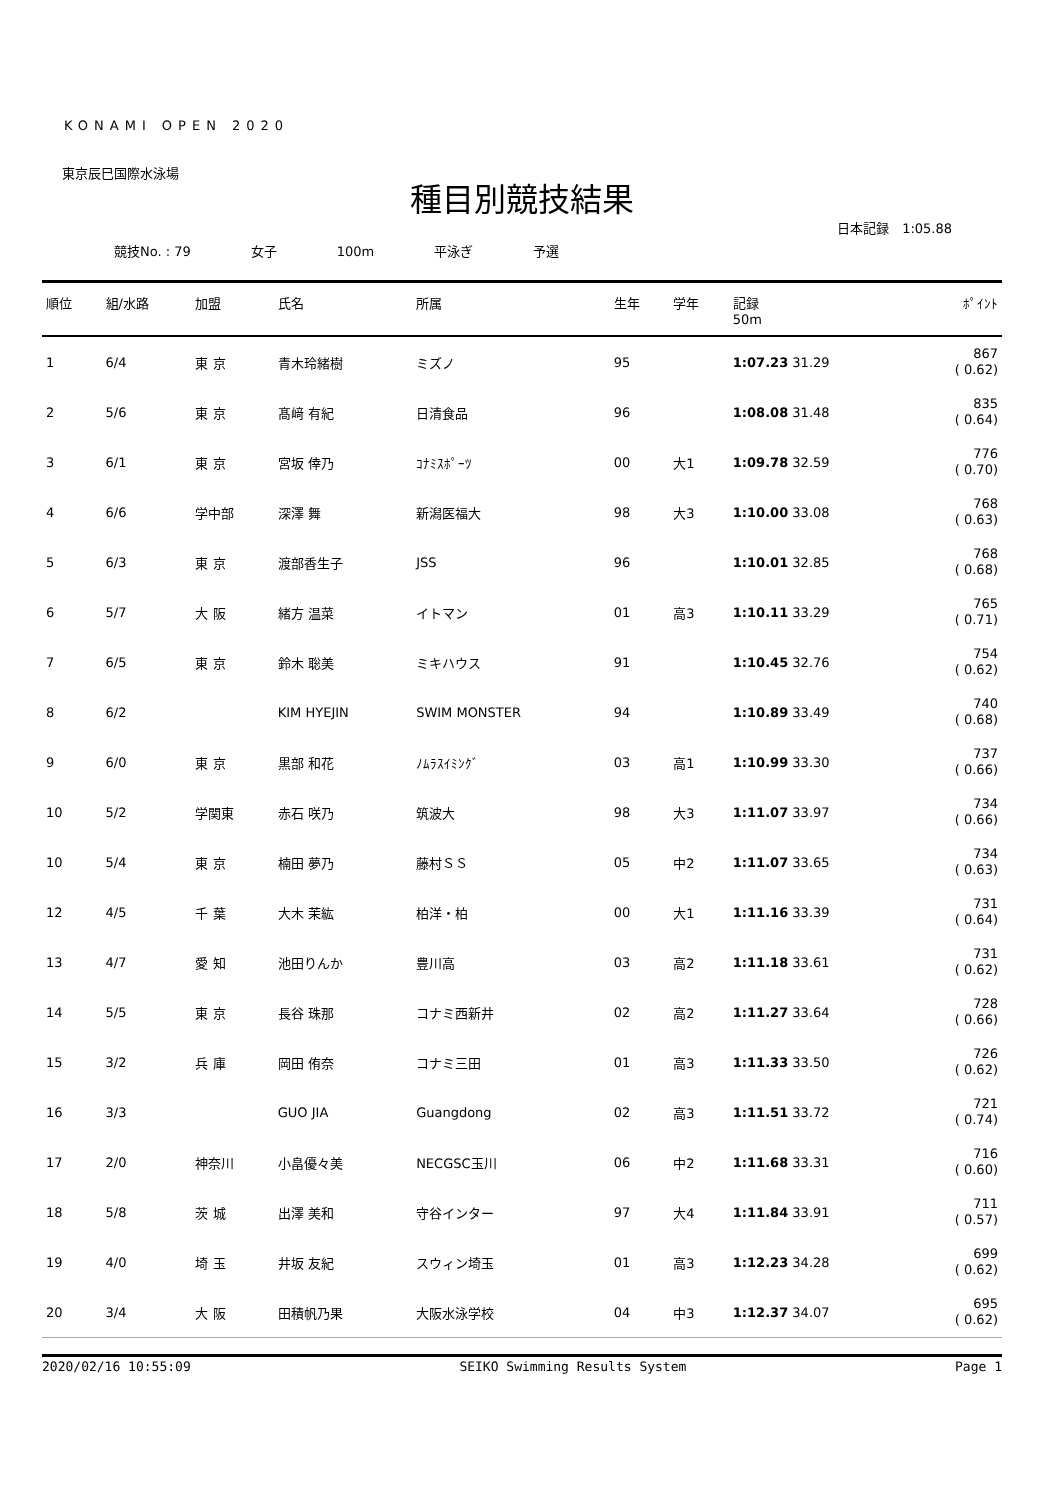KONAMI OPEN 2020
東京辰巳国際水泳場
種目別競技結果
日本記録　1:05.88
競技No. : 79 女子 100m 平泳ぎ 予選
| 順位 | 組/水路 | 加盟 | 氏名 | 所属 | 生年 | 学年 | 記録 50m | ﾎﾟｲﾝﾄ |
| --- | --- | --- | --- | --- | --- | --- | --- | --- |
| 1 | 6/4 | 東 京 | 青木玲緒樹 | ミズノ | 95 | | 1:07.23 31.29 | 867 ( 0.62) |
| 2 | 5/6 | 東 京 | 髙﨑 有紀 | 日清食品 | 96 | | 1:08.08 31.48 | 835 ( 0.64) |
| 3 | 6/1 | 東 京 | 宮坂 倖乃 | ｺﾅﾐｽﾎﾟｰﾂ | 00 | 大1 | 1:09.78 32.59 | 776 ( 0.70) |
| 4 | 6/6 | 学中部 | 深澤 舞 | 新潟医福大 | 98 | 大3 | 1:10.00 33.08 | 768 ( 0.63) |
| 5 | 6/3 | 東 京 | 渡部香生子 | JSS | 96 | | 1:10.01 32.85 | 768 ( 0.68) |
| 6 | 5/7 | 大 阪 | 緒方 温菜 | イトマン | 01 | 高3 | 1:10.11 33.29 | 765 ( 0.71) |
| 7 | 6/5 | 東 京 | 鈴木 聡美 | ミキハウス | 91 | | 1:10.45 32.76 | 754 ( 0.62) |
| 8 | 6/2 | | KIM HYEJIN | SWIM MONSTER | 94 | | 1:10.89 33.49 | 740 ( 0.68) |
| 9 | 6/0 | 東 京 | 黒部 和花 | ﾉﾑﾗｽｲﾐﾝｸﾞ | 03 | 高1 | 1:10.99 33.30 | 737 ( 0.66) |
| 10 | 5/2 | 学関東 | 赤石 咲乃 | 筑波大 | 98 | 大3 | 1:11.07 33.97 | 734 ( 0.66) |
| 10 | 5/4 | 東 京 | 楠田 夢乃 | 藤村ＳＳ | 05 | 中2 | 1:11.07 33.65 | 734 ( 0.63) |
| 12 | 4/5 | 千 葉 | 大木 茉紘 | 柏洋・柏 | 00 | 大1 | 1:11.16 33.39 | 731 ( 0.64) |
| 13 | 4/7 | 愛 知 | 池田りんか | 豊川高 | 03 | 高2 | 1:11.18 33.61 | 731 ( 0.62) |
| 14 | 5/5 | 東 京 | 長谷 珠那 | コナミ西新井 | 02 | 高2 | 1:11.27 33.64 | 728 ( 0.66) |
| 15 | 3/2 | 兵 庫 | 岡田 侑奈 | コナミ三田 | 01 | 高3 | 1:11.33 33.50 | 726 ( 0.62) |
| 16 | 3/3 | | GUO JIA | Guangdong | 02 | 高3 | 1:11.51 33.72 | 721 ( 0.74) |
| 17 | 2/0 | 神奈川 | 小畠優々美 | NECGSC玉川 | 06 | 中2 | 1:11.68 33.31 | 716 ( 0.60) |
| 18 | 5/8 | 茨 城 | 出澤 美和 | 守谷インター | 97 | 大4 | 1:11.84 33.91 | 711 ( 0.57) |
| 19 | 4/0 | 埼 玉 | 井坂 友紀 | スウィン埼玉 | 01 | 高3 | 1:12.23 34.28 | 699 ( 0.62) |
| 20 | 3/4 | 大 阪 | 田積帆乃果 | 大阪水泳学校 | 04 | 中3 | 1:12.37 34.07 | 695 ( 0.62) |
2020/02/16 10:55:09 SEIKO Swimming Results System Page 1